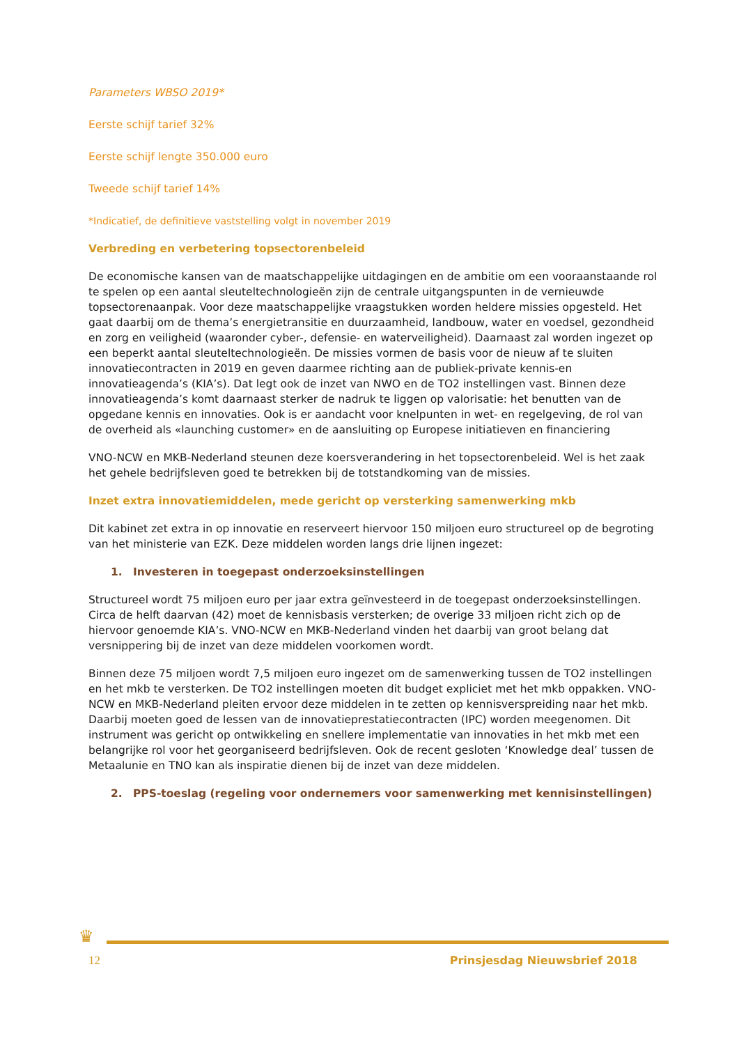Parameters WBSO 2019*
Eerste schijf tarief 32%
Eerste schijf lengte 350.000 euro
Tweede schijf tarief 14%
*Indicatief, de definitieve vaststelling volgt in november 2019
Verbreding en verbetering topsectorenbeleid
De economische kansen van de maatschappelijke uitdagingen en de ambitie om een vooraanstaande rol te spelen op een aantal sleuteltechnologieën zijn de centrale uitgangspunten in de vernieuwde topsectorenaanpak. Voor deze maatschappelijke vraagstukken worden heldere missies opgesteld. Het gaat daarbij om de thema’s energietransitie en duurzaamheid, landbouw, water en voedsel, gezondheid en zorg en veiligheid (waaronder cyber-, defensie- en waterveiligheid). Daarnaast zal worden ingezet op een beperkt aantal sleuteltechnologieën. De missies vormen de basis voor de nieuw af te sluiten innovatiecontracten in 2019 en geven daarmee richting aan de publiek-private kennis-en innovatieagenda’s (KIA’s). Dat legt ook de inzet van NWO en de TO2 instellingen vast. Binnen deze innovatieagenda’s komt daarnaast sterker de nadruk te liggen op valorisatie: het benutten van de opgedane kennis en innovaties. Ook is er aandacht voor knelpunten in wet- en regelgeving, de rol van de overheid als «launching customer» en de aansluiting op Europese initiatieven en financiering
VNO-NCW en MKB-Nederland steunen deze koersverandering in het topsectorenbeleid. Wel is het zaak het gehele bedrijfsleven goed te betrekken bij de totstandkoming van de missies.
Inzet extra innovatiemiddelen, mede gericht op versterking samenwerking mkb
Dit kabinet zet extra in op innovatie en reserveert hiervoor 150 miljoen euro structureel op de begroting van het ministerie van EZK. Deze middelen worden langs drie lijnen ingezet:
1. Investeren in toegepast onderzoeksinstellingen
Structureel wordt 75 miljoen euro per jaar extra geïnvesteerd in de toegepast onderzoeksinstellingen. Circa de helft daarvan (42) moet de kennisbasis versterken; de overige 33 miljoen richt zich op de hiervoor genoemde KIA’s. VNO-NCW en MKB-Nederland vinden het daarbij van groot belang dat versnippering bij de inzet van deze middelen voorkomen wordt.
Binnen deze 75 miljoen wordt 7,5 miljoen euro ingezet om de samenwerking tussen de TO2 instellingen en het mkb te versterken. De TO2 instellingen moeten dit budget expliciet met het mkb oppakken. VNO-NCW en MKB-Nederland pleiten ervoor deze middelen in te zetten op kennisverspreiding naar het mkb. Daarbij moeten goed de lessen van de innovatieprestatiecontracten (IPC) worden meegenomen. Dit instrument was gericht op ontwikkeling en snellere implementatie van innovaties in het mkb met een belangrijke rol voor het georganiseerd bedrijfsleven. Ook de recent gesloten ‘Knowledge deal’ tussen de Metaalunie en TNO kan als inspiratie dienen bij de inzet van deze middelen.
2. PPS-toeslag (regeling voor ondernemers voor samenwerking met kennisinstellingen)
♛
12 Prinsjesdag Nieuwsbrief 2018